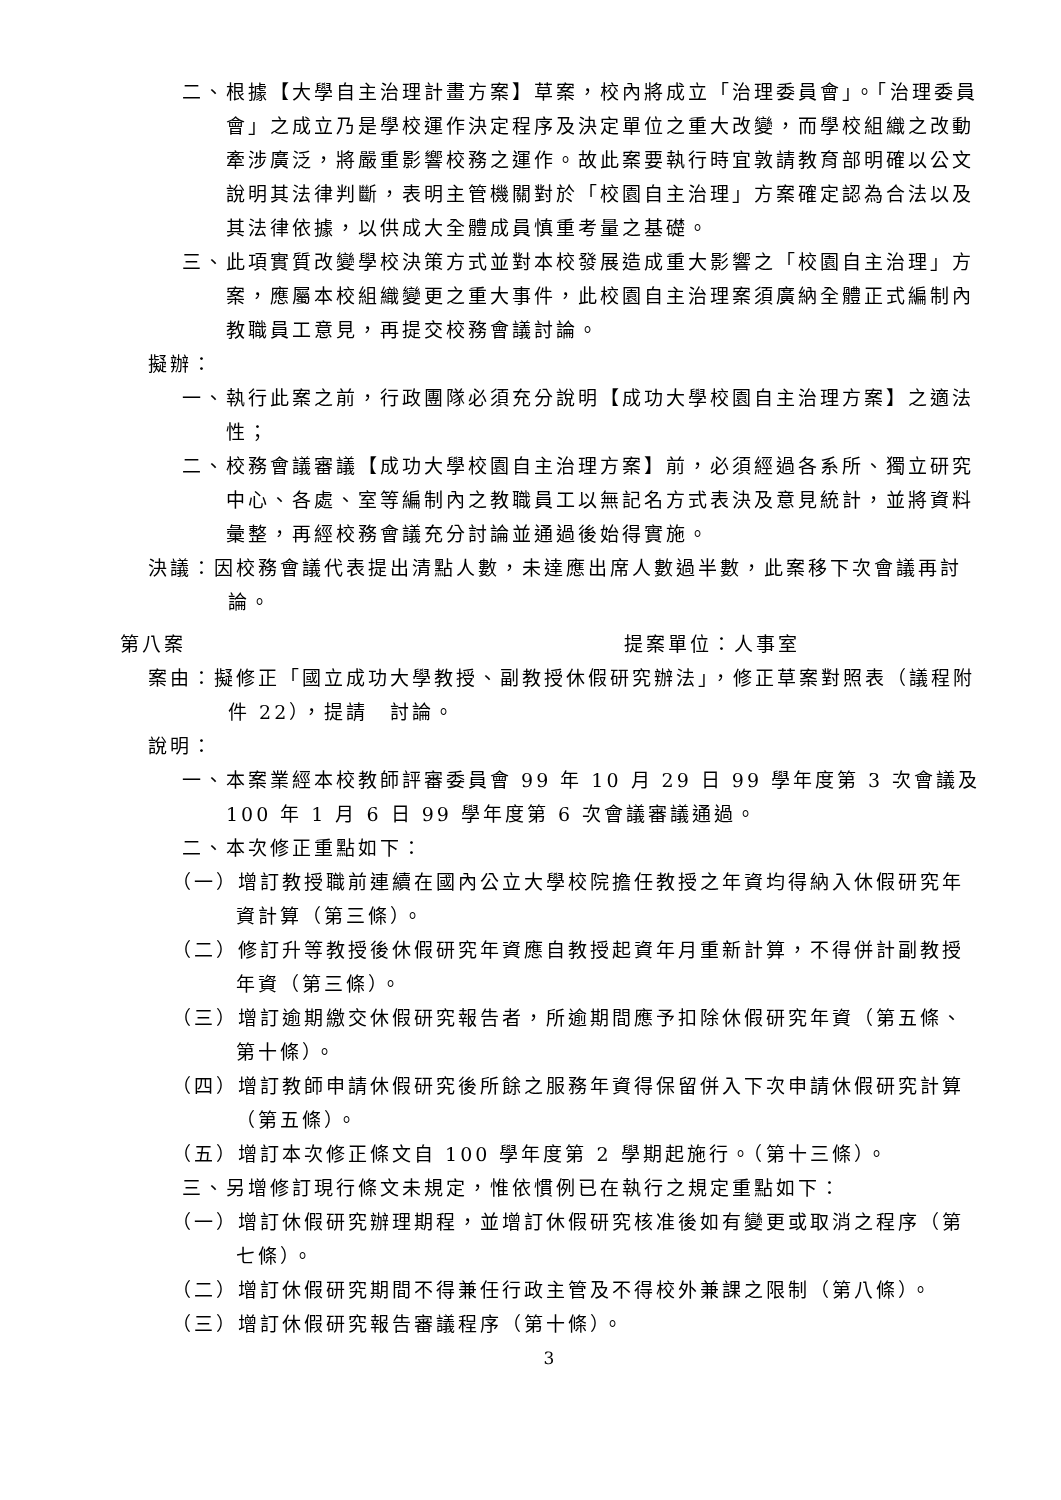二、根據【大學自主治理計畫方案】草案，校內將成立「治理委員會」。「治理委員會」之成立乃是學校運作決定程序及決定單位之重大改變，而學校組織之改動牽涉廣泛，將嚴重影響校務之運作。故此案要執行時宜敦請教育部明確以公文說明其法律判斷，表明主管機關對於「校園自主治理」方案確定認為合法以及其法律依據，以供成大全體成員慎重考量之基礎。
三、此項實質改變學校決策方式並對本校發展造成重大影響之「校園自主治理」方案，應屬本校組織變更之重大事件，此校園自主治理案須廣納全體正式編制內教職員工意見，再提交校務會議討論。
擬辦：
一、執行此案之前，行政團隊必須充分說明【成功大學校園自主治理方案】之適法性；
二、校務會議審議【成功大學校園自主治理方案】前，必須經過各系所、獨立研究中心、各處、室等編制內之教職員工以無記名方式表決及意見統計，並將資料彙整，再經校務會議充分討論並通過後始得實施。
決議：因校務會議代表提出清點人數，未達應出席人數過半數，此案移下次會議再討論。
第八案 提案單位：人事室
案由：擬修正「國立成功大學教授、副教授休假研究辦法」，修正草案對照表（議程附件 22），提請　討論。
說明：
一、本案業經本校教師評審委員會 99 年 10 月 29 日 99 學年度第 3 次會議及 100 年 1 月 6 日 99 學年度第 6 次會議審議通過。
二、本次修正重點如下：
（一）增訂教授職前連續在國內公立大學校院擔任教授之年資均得納入休假研究年資計算（第三條）。
（二）修訂升等教授後休假研究年資應自教授起資年月重新計算，不得併計副教授年資（第三條）。
（三）增訂逾期繳交休假研究報告者，所逾期間應予扣除休假研究年資（第五條、第十條）。
（四）增訂教師申請休假研究後所餘之服務年資得保留併入下次申請休假研究計算（第五條）。
（五）增訂本次修正條文自 100 學年度第 2 學期起施行。（第十三條）。
三、另增修訂現行條文未規定，惟依慣例已在執行之規定重點如下：
（一）增訂休假研究辦理期程，並增訂休假研究核准後如有變更或取消之程序（第七條）。
（二）增訂休假研究期間不得兼任行政主管及不得校外兼課之限制（第八條）。
（三）增訂休假研究報告審議程序（第十條）。
3